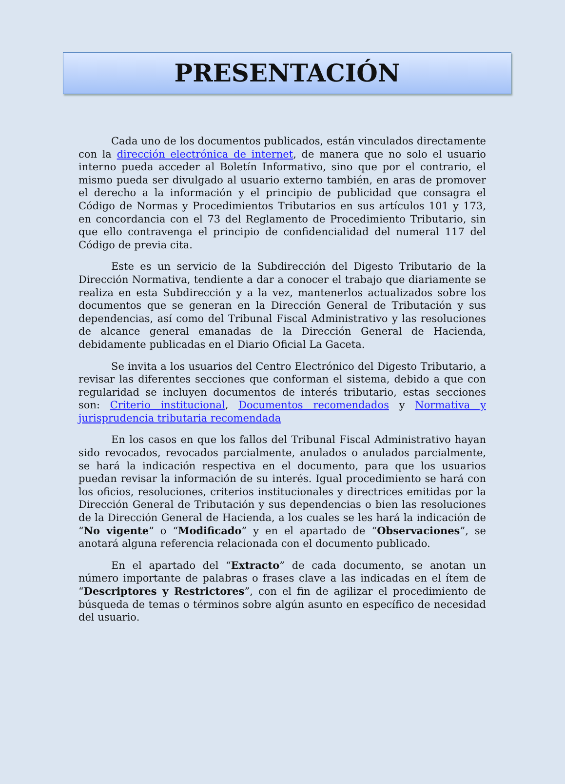PRESENTACIÓN
Cada uno de los documentos publicados, están vinculados directamente con la dirección electrónica de internet, de manera que no solo el usuario interno pueda acceder al Boletín Informativo, sino que por el contrario, el mismo pueda ser divulgado al usuario externo también, en aras de promover el derecho a la información y el principio de publicidad que consagra el Código de Normas y Procedimientos Tributarios en sus artículos 101 y 173, en concordancia con el 73 del Reglamento de Procedimiento Tributario, sin que ello contravenga el principio de confidencialidad del numeral 117 del Código de previa cita.
Este es un servicio de la Subdirección del Digesto Tributario de la Dirección Normativa, tendiente a dar a conocer el trabajo que diariamente se realiza en esta Subdirección y a la vez, mantenerlos actualizados sobre los documentos que se generan en la Dirección General de Tributación y sus dependencias, así como del Tribunal Fiscal Administrativo y las resoluciones de alcance general emanadas de la Dirección General de Hacienda, debidamente publicadas en el Diario Oficial La Gaceta.
Se invita a los usuarios del Centro Electrónico del Digesto Tributario, a revisar las diferentes secciones que conforman el sistema, debido a que con regularidad se incluyen documentos de interés tributario, estas secciones son: Criterio institucional, Documentos recomendados y Normativa y jurisprudencia tributaria recomendada
En los casos en que los fallos del Tribunal Fiscal Administrativo hayan sido revocados, revocados parcialmente, anulados o anulados parcialmente, se hará la indicación respectiva en el documento, para que los usuarios puedan revisar la información de su interés. Igual procedimiento se hará con los oficios, resoluciones, criterios institucionales y directrices emitidas por la Dirección General de Tributación y sus dependencias o bien las resoluciones de la Dirección General de Hacienda, a los cuales se les hará la indicación de “No vigente” o “Modificado” y en el apartado de “Observaciones”, se anotará alguna referencia relacionada con el documento publicado.
En el apartado del “Extracto” de cada documento, se anotan un número importante de palabras o frases clave a las indicadas en el ítem de “Descriptores y Restrictores”, con el fin de agilizar el procedimiento de búsqueda de temas o términos sobre algún asunto en específico de necesidad del usuario.